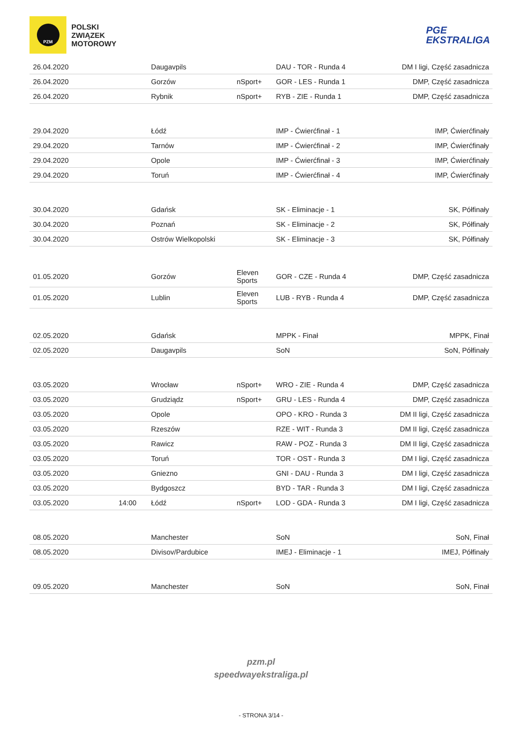PZM
POLSKI
ZWIĄZEK
MOTOROWY
PGE
EKSTRALIGA
| 26.04.2020 | | Daugavpils | | DAU - TOR - Runda 4 | DM I ligi, Część zasadnicza |
| 26.04.2020 | | Gorzów | nSport+ | GOR - LES - Runda 1 | DMP, Część zasadnicza |
| 26.04.2020 | | Rybnik | nSport+ | RYB - ZIE - Runda 1 | DMP, Część zasadnicza |
| 29.04.2020 | | Łódź | | IMP - Ćwierćfinał - 1 | IMP, Ćwierćfinały |
| 29.04.2020 | | Tarnów | | IMP - Ćwierćfinał - 2 | IMP, Ćwierćfinały |
| 29.04.2020 | | Opole | | IMP - Ćwierćfinał - 3 | IMP, Ćwierćfinały |
| 29.04.2020 | | Toruń | | IMP - Ćwierćfinał - 4 | IMP, Ćwierćfinały |
| 30.04.2020 | | Gdańsk | | SK - Eliminacje - 1 | SK, Półfinały |
| 30.04.2020 | | Poznań | | SK - Eliminacje - 2 | SK, Półfinały |
| 30.04.2020 | | Ostrów Wielkopolski | | SK - Eliminacje - 3 | SK, Półfinały |
| 01.05.2020 | | Gorzów | Eleven Sports | GOR - CZE - Runda 4 | DMP, Część zasadnicza |
| 01.05.2020 | | Lublin | Eleven Sports | LUB - RYB - Runda 4 | DMP, Część zasadnicza |
| 02.05.2020 | | Gdańsk | | MPPK - Finał | MPPK, Finał |
| 02.05.2020 | | Daugavpils | | SoN | SoN, Półfinały |
| 03.05.2020 | | Wrocław | nSport+ | WRO - ZIE - Runda 4 | DMP, Część zasadnicza |
| 03.05.2020 | | Grudziądz | nSport+ | GRU - LES - Runda 4 | DMP, Część zasadnicza |
| 03.05.2020 | | Opole | | OPO - KRO - Runda 3 | DM II ligi, Część zasadnicza |
| 03.05.2020 | | Rzeszów | | RZE - WIT - Runda 3 | DM II ligi, Część zasadnicza |
| 03.05.2020 | | Rawicz | | RAW - POZ - Runda 3 | DM II ligi, Część zasadnicza |
| 03.05.2020 | | Toruń | | TOR - OST - Runda 3 | DM I ligi, Część zasadnicza |
| 03.05.2020 | | Gniezno | | GNI - DAU - Runda 3 | DM I ligi, Część zasadnicza |
| 03.05.2020 | | Bydgoszcz | | BYD - TAR - Runda 3 | DM I ligi, Część zasadnicza |
| 03.05.2020 | 14:00 | Łódź | nSport+ | LOD - GDA - Runda 3 | DM I ligi, Część zasadnicza |
| 08.05.2020 | | Manchester | | SoN | SoN, Finał |
| 08.05.2020 | | Divisov/Pardubice | | IMEJ - Eliminacje - 1 | IMEJ, Półfinały |
| 09.05.2020 | | Manchester | | SoN | SoN, Finał |
pzm.pl
speedwayekstraliga.pl
- STRONA 3/14 -